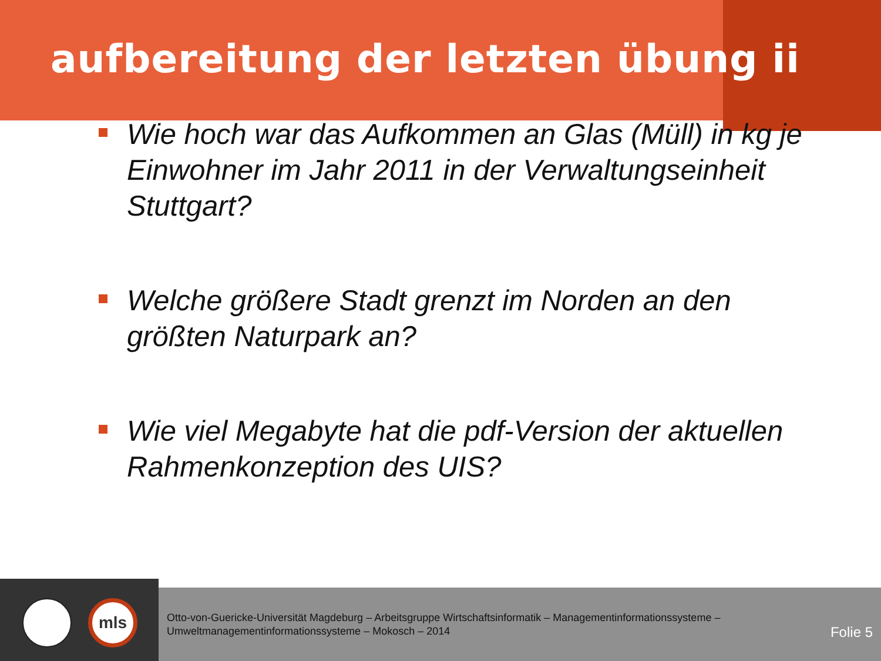aufbereitung der letzten übung ii
Wie hoch war das Aufkommen an Glas (Müll) in kg je Einwohner im Jahr 2011 in der Verwaltungseinheit Stuttgart?
Welche größere Stadt grenzt im Norden an den größten Naturpark an?
Wie viel Megabyte hat die pdf-Version der aktuellen Rahmenkonzeption des UIS?
mls
Otto-von-Guericke-Universität Magdeburg – Arbeitsgruppe Wirtschaftsinformatik – Managementinformationssysteme – Umweltmanagementinformationssysteme – Mokosch – 2014
Folie 5